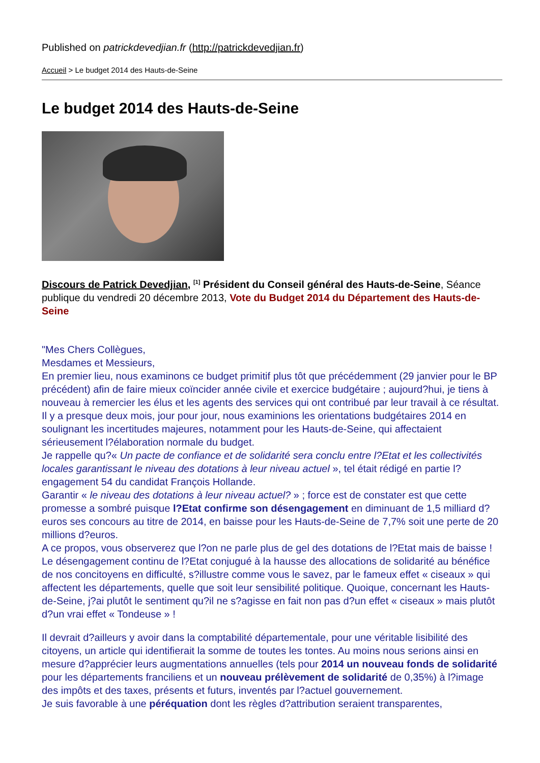Published on patrickdevedjian.fr (http://patrickdevedjian.fr)
Accueil > Le budget 2014 des Hauts-de-Seine
Le budget 2014 des Hauts-de-Seine
Discours de Patrick Devedjian, <sup>[1]</sup> Président du Conseil général des Hauts-de-Seine, Séance publique du vendredi 20 décembre 2013, Vote du Budget 2014 du Département des Hauts-de-Seine
"Mes Chers Collègues,
Mesdames et Messieurs,
En premier lieu, nous examinons ce budget primitif plus tôt que précédemment (29 janvier pour le BP précédent) afin de faire mieux coïncider année civile et exercice budgétaire ; aujourd?hui, je tiens à nouveau à remercier les élus et les agents des services qui ont contribué par leur travail à ce résultat.
Il y a presque deux mois, jour pour jour, nous examinions les orientations budgétaires 2014 en soulignant les incertitudes majeures, notamment pour les Hauts-de-Seine, qui affectaient sérieusement l?élaboration normale du budget.
Je rappelle qu?« Un pacte de confiance et de solidarité sera conclu entre l?Etat et les collectivités locales garantissant le niveau des dotations à leur niveau actuel », tel était rédigé en partie l?engagement 54 du candidat François Hollande.
Garantir « le niveau des dotations à leur niveau actuel? » ; force est de constater est que cette promesse a sombré puisque l?Etat confirme son désengagement en diminuant de 1,5 milliard d?euros ses concours au titre de 2014, en baisse pour les Hauts-de-Seine de 7,7% soit une perte de 20 millions d?euros.
A ce propos, vous observerez que l?on ne parle plus de gel des dotations de l?Etat mais de baisse ! Le désengagement continu de l?Etat conjugué à la hausse des allocations de solidarité au bénéfice de nos concitoyens en difficulté, s?illustre comme vous le savez, par le fameux effet « ciseaux » qui affectent les départements, quelle que soit leur sensibilité politique. Quoique, concernant les Hauts-de-Seine, j?ai plutôt le sentiment qu?il ne s?agisse en fait non pas d?un effet « ciseaux » mais plutôt d?un vrai effet « Tondeuse » !
Il devrait d?ailleurs y avoir dans la comptabilité départementale, pour une véritable lisibilité des citoyens, un article qui identifierait la somme de toutes les tontes. Au moins nous serions ainsi en mesure d?apprécier leurs augmentations annuelles (tels pour 2014 un nouveau fonds de solidarité pour les départements franciliens et un nouveau prélèvement de solidarité de 0,35%) à l?image des impôts et des taxes, présents et futurs, inventés par l?actuel gouvernement.
Je suis favorable à une péréquation dont les règles d?attribution seraient transparentes,